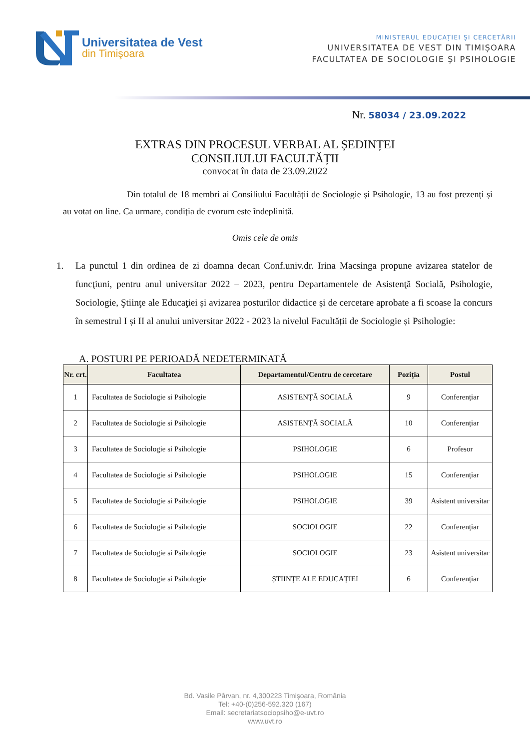Universitatea de Vest
din Timişoara
MINISTERUL EDUCAȚIEI ȘI CERCETĂRII
UNIVERSITATEA DE VEST DIN TIMIȘOARA
FACULTATEA DE SOCIOLOGIE ȘI PSIHOLOGIE
Nr. 58034 / 23.09.2022
EXTRAS DIN PROCESUL VERBAL AL ȘEDINȚEI
CONSILIULUI FACULTĂȚII
convocat în data de 23.09.2022
Din totalul de 18 membri ai Consiliului Facultății de Sociologie și Psihologie, 13 au fost prezenți și au votat on line. Ca urmare, condiția de cvorum este îndeplinită.
Omis cele de omis
1. La punctul 1 din ordinea de zi doamna decan Conf.univ.dr. Irina Macsinga propune avizarea statelor de funcţiuni, pentru anul universitar 2022 – 2023, pentru Departamentele de Asistenţă Socială, Psihologie, Sociologie, Ştiinţe ale Educaţiei și avizarea posturilor didactice și de cercetare aprobate a fi scoase la concurs în semestrul I și II al anului universitar 2022 - 2023 la nivelul Facultății de Sociologie și Psihologie:
A. POSTURI PE PERIOADĂ NEDETERMINATĂ
| Nr. crt. | Facultatea | Departamentul/Centru de cercetare | Poziţia | Postul |
| --- | --- | --- | --- | --- |
| 1 | Facultatea de Sociologie si Psihologie | ASISTENȚĂ SOCIALĂ | 9 | Conferențiar |
| 2 | Facultatea de Sociologie si Psihologie | ASISTENȚĂ SOCIALĂ | 10 | Conferențiar |
| 3 | Facultatea de Sociologie si Psihologie | PSIHOLOGIE | 6 | Profesor |
| 4 | Facultatea de Sociologie si Psihologie | PSIHOLOGIE | 15 | Conferențiar |
| 5 | Facultatea de Sociologie si Psihologie | PSIHOLOGIE | 39 | Asistent universitar |
| 6 | Facultatea de Sociologie si Psihologie | SOCIOLOGIE | 22 | Conferențiar |
| 7 | Facultatea de Sociologie si Psihologie | SOCIOLOGIE | 23 | Asistent universitar |
| 8 | Facultatea de Sociologie si Psihologie | ȘTIINȚE ALE EDUCAȚIEI | 6 | Conferențiar |
Bd. Vasile Pârvan, nr. 4,300223 Timişoara, România
Tel: +40-(0)256-592.320 (167)
Email: secretariatsociopsiho@e-uvt.ro
www.uvt.ro